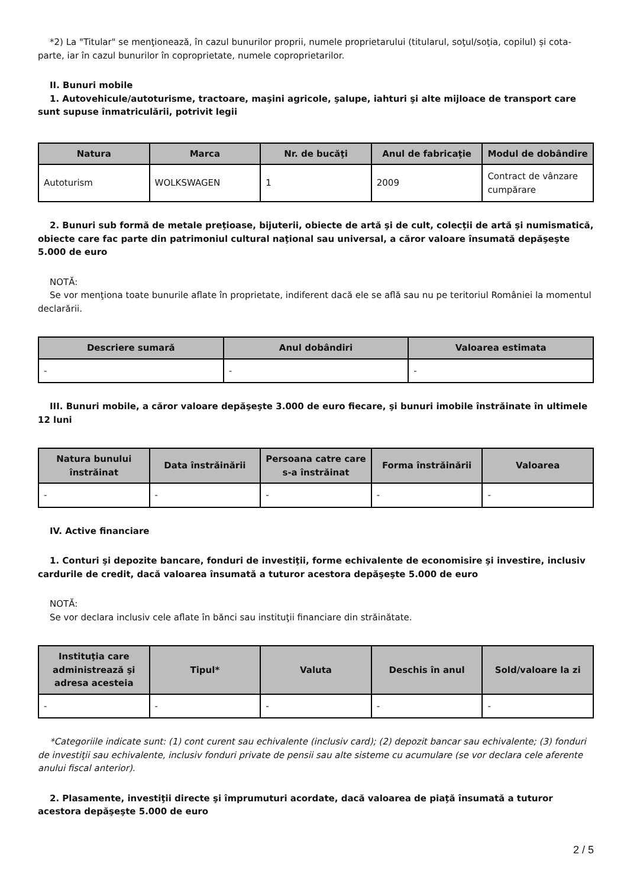*2) La "Titular" se menţionează, în cazul bunurilor proprii, numele proprietarului (titularul, soţul/soţia, copilul) și cota-parte, iar în cazul bunurilor în coproprietate, numele coproprietarilor.
II. Bunuri mobile
1. Autovehicule/autoturisme, tractoare, maşini agricole, şalupe, iahturi şi alte mijloace de transport care sunt supuse înmatriculării, potrivit legii
| Natura | Marca | Nr. de bucăţi | Anul de fabricaţie | Modul de dobândire |
| --- | --- | --- | --- | --- |
| Autoturism | WOLKSWAGEN | 1 | 2009 | Contract de vânzare cumpărare |
2. Bunuri sub formă de metale preţioase, bijuterii, obiecte de artă şi de cult, colecţii de artă şi numismatică, obiecte care fac parte din patrimoniul cultural naţional sau universal, a căror valoare însumată depăşeşte 5.000 de euro
NOTĂ:
Se vor menţiona toate bunurile aflate în proprietate, indiferent dacă ele se află sau nu pe teritoriul României la momentul declarării.
| Descriere sumară | Anul dobândiri | Valoarea estimata |
| --- | --- | --- |
| - | - | - |
III. Bunuri mobile, a căror valoare depăşeşte 3.000 de euro fiecare, şi bunuri imobile înstrăinate în ultimele 12 luni
| Natura bunului înstrăinat | Data înstrăinării | Persoana catre care s-a înstrăinat | Forma înstrăinării | Valoarea |
| --- | --- | --- | --- | --- |
| - | - | - | - | - |
IV. Active financiare
1. Conturi şi depozite bancare, fonduri de investiţii, forme echivalente de economisire şi investire, inclusiv cardurile de credit, dacă valoarea însumată a tuturor acestora depăşeşte 5.000 de euro
NOTĂ:
Se vor declara inclusiv cele aflate în bănci sau instituţii financiare din străinătate.
| Instituţia care administrează şi adresa acesteia | Tipul* | Valuta | Deschis în anul | Sold/valoare la zi |
| --- | --- | --- | --- | --- |
| - | - | - | - | - |
*Categoriile indicate sunt: (1) cont curent sau echivalente (inclusiv card); (2) depozit bancar sau echivalente; (3) fonduri de investiţii sau echivalente, inclusiv fonduri private de pensii sau alte sisteme cu acumulare (se vor declara cele aferente anului fiscal anterior).
2. Plasamente, investiţii directe şi împrumuturi acordate, dacă valoarea de piaţă însumată a tuturor acestora depăşeşte 5.000 de euro
2 / 5